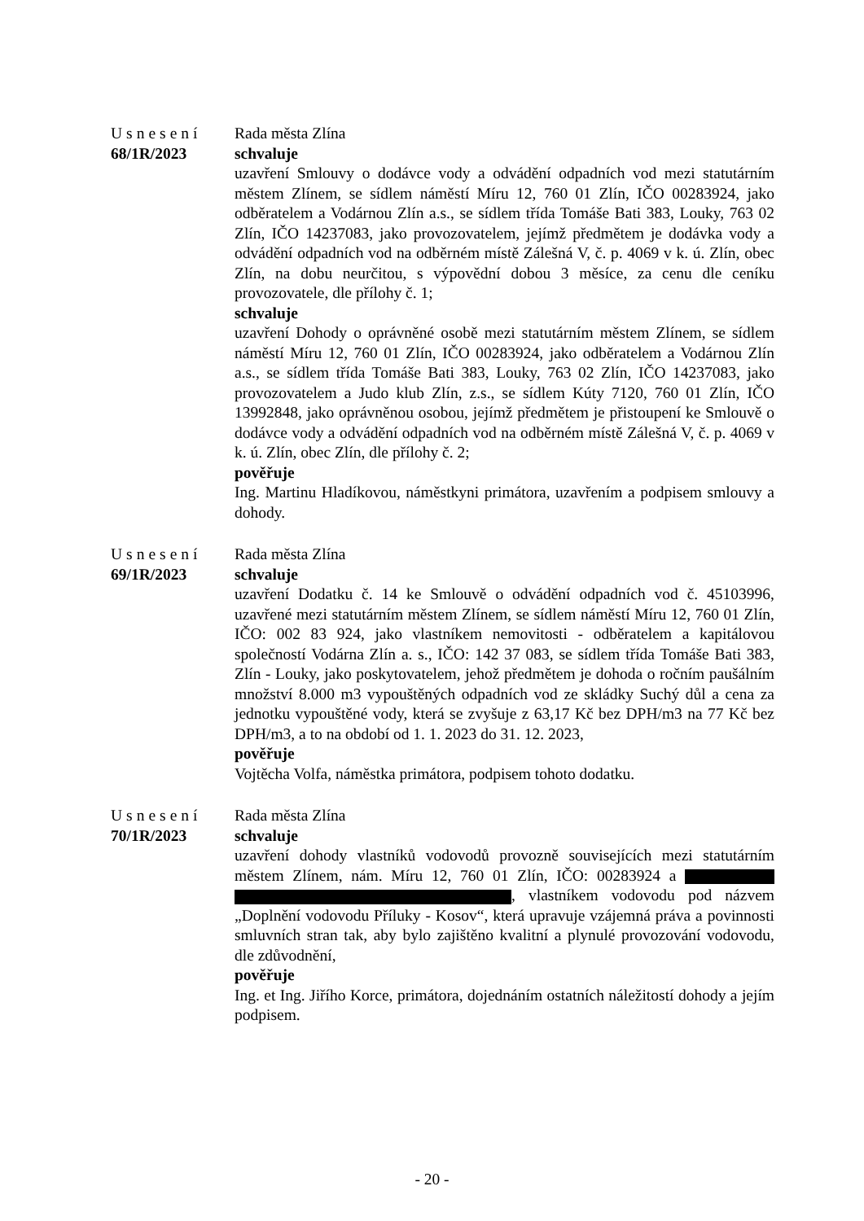Usnesení
68/1R/2023
Rada města Zlína
schvaluje
uzavření Smlouvy o dodávce vody a odvádění odpadních vod mezi statutárním městem Zlínem, se sídlem náměstí Míru 12, 760 01 Zlín, IČO 00283924, jako odběratelem a Vodárnou Zlín a.s., se sídlem třída Tomáše Bati 383, Louky, 763 02 Zlín, IČO 14237083, jako provozovatelem, jejímž předmětem je dodávka vody a odvádění odpadních vod na odběrném místě Zálešná V, č. p. 4069 v k. ú. Zlín, obec Zlín, na dobu neurčitou, s výpovědní dobou 3 měsíce, za cenu dle ceníku provozovatele, dle přílohy č. 1;
schvaluje
uzavření Dohody o oprávněné osobě mezi statutárním městem Zlínem, se sídlem náměstí Míru 12, 760 01 Zlín, IČO 00283924, jako odběratelem a Vodárnou Zlín a.s., se sídlem třída Tomáše Bati 383, Louky, 763 02 Zlín, IČO 14237083, jako provozovatelem a Judo klub Zlín, z.s., se sídlem Kúty 7120, 760 01 Zlín, IČO 13992848, jako oprávněnou osobou, jejímž předmětem je přistoupení ke Smlouvě o dodávce vody a odvádění odpadních vod na odběrném místě Zálešná V, č. p. 4069 v k. ú. Zlín, obec Zlín, dle přílohy č. 2;
pověřuje
Ing. Martinu Hladíkovou, náměstkyni primátora, uzavřením a podpisem smlouvy a dohody.
Usnesení
69/1R/2023
Rada města Zlína
schvaluje
uzavření Dodatku č. 14 ke Smlouvě o odvádění odpadních vod č. 45103996, uzavřené mezi statutárním městem Zlínem, se sídlem náměstí Míru 12, 760 01 Zlín, IČO: 002 83 924, jako vlastníkem nemovitosti - odběratelem a kapitálovou společností Vodárna Zlín a. s., IČO: 142 37 083, se sídlem třída Tomáše Bati 383, Zlín - Louky, jako poskytovatelem, jehož předmětem je dohoda o ročním paušálním množství 8.000 m3 vypouštěných odpadních vod ze skládky Suchý důl a cena za jednotku vypouštěné vody, která se zvyšuje z 63,17 Kč bez DPH/m3 na 77 Kč bez DPH/m3, a to na období od 1. 1. 2023 do 31. 12. 2023,
pověřuje
Vojtěcha Volfa, náměstka primátora, podpisem tohoto dodatku.
Usnesení
70/1R/2023
Rada města Zlína
schvaluje
uzavření dohody vlastníků vodovodů provozně souvisejících mezi statutárním městem Zlínem, nám. Míru 12, 760 01 Zlín, IČO: 00283924 a , vlastníkem vodovodu pod názvem „Doplnění vodovodu Příluky - Kosov“, která upravuje vzájemná práva a povinnosti smluvních stran tak, aby bylo zajištěno kvalitní a plynulé provozování vodovodu, dle zdůvodnění,
pověřuje
Ing. et Ing. Jiřího Korce, primátora, dojednáním ostatních náležitostí dohody a jejím podpisem.
- 20 -